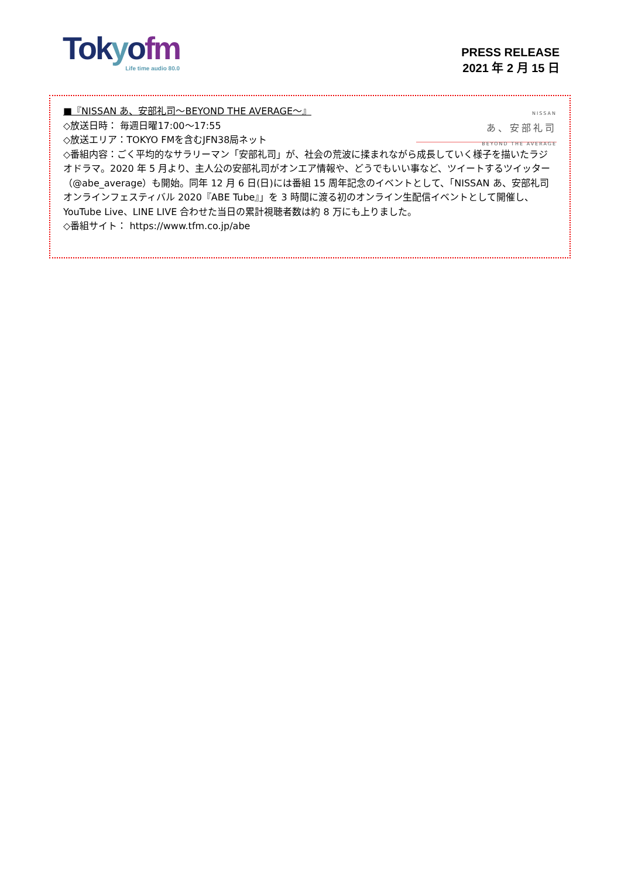Tok yofm
Life time audio 80.0
PRESS RELEASE
2021 年 2 月 15 日
NISSAN
あ、安部礼司
BEYOND THE AVERAGE
■『NISSAN あ、安部礼司～BEYOND THE AVERAGE～』
◇放送日時： 毎週日曜17:00～17:55
◇放送エリア：TOKYO FMを含むJFN38局ネット
◇番組内容：ごく平均的なサラリーマン「安部礼司」が、社会の荒波に揉まれながら成長していく様子を描いたラジオドラマ。2020 年 5 月より、主人公の安部礼司がオンエア情報や、どうでもいい事など、ツイートするツイッター（@abe_average）も開始。同年 12 月 6 日(日)には番組 15 周年記念のイベントとして、「NISSAN あ、安部礼司オンラインフェスティバル 2020『ABE Tube』」を 3 時間に渡る初のオンライン生配信イベントとして開催し、YouTube Live、LINE LIVE 合わせた当日の累計視聴者数は約 8 万にも上りました。
◇番組サイト： https://www.tfm.co.jp/abe